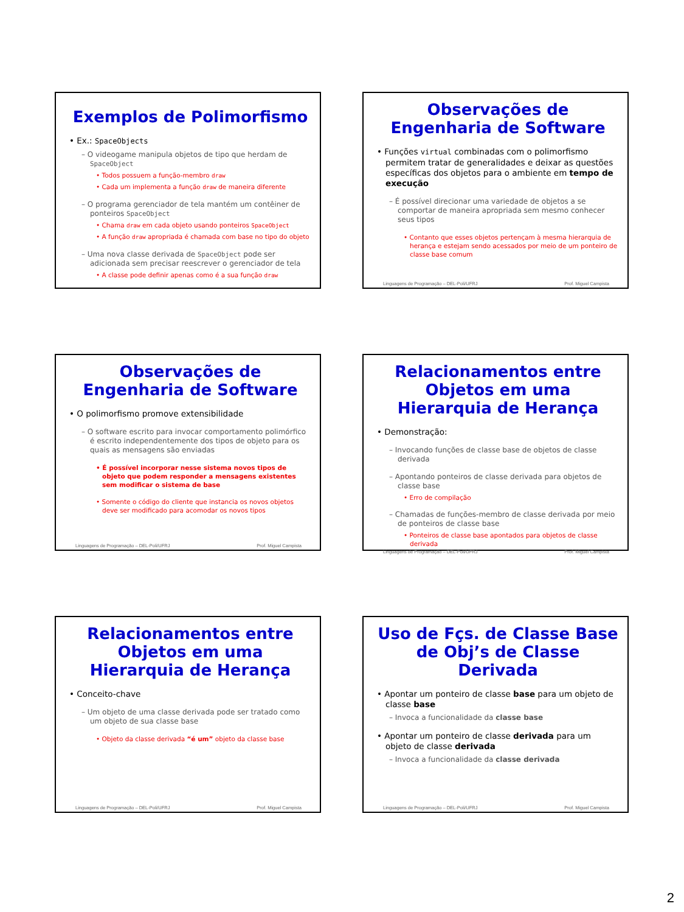Exemplos de Polimorfismo
• Ex.: SpaceObjects
– O videogame manipula objetos de tipo que herdam de SpaceObject
• Todos possuem a função-membro draw
• Cada um implementa a função draw de maneira diferente
– O programa gerenciador de tela mantém um contêiner de ponteiros SpaceObject
• Chama draw em cada objeto usando ponteiros SpaceObject
• A função draw apropriada é chamada com base no tipo do objeto
– Uma nova classe derivada de SpaceObject pode ser adicionada sem precisar reescrever o gerenciador de tela
• A classe pode definir apenas como é a sua função draw
Observações de Engenharia de Software
• Funções virtual combinadas com o polimorfismo permitem tratar de generalidades e deixar as questões específicas dos objetos para o ambiente em tempo de execução
– É possível direcionar uma variedade de objetos a se comportar de maneira apropriada sem mesmo conhecer seus tipos
• Contanto que esses objetos pertençam à mesma hierarquia de herança e estejam sendo acessados por meio de um ponteiro de classe base comum
Linguagens de Programação – DEL-Poli/UFRJ Prof. Miguel Campista
Observações de Engenharia de Software
• O polimorfismo promove extensibilidade
– O software escrito para invocar comportamento polimórfico é escrito independentemente dos tipos de objeto para os quais as mensagens são enviadas
• É possível incorporar nesse sistema novos tipos de objeto que podem responder a mensagens existentes sem modificar o sistema de base
• Somente o código do cliente que instancia os novos objetos deve ser modificado para acomodar os novos tipos
Linguagens de Programação – DEL-Poli/UFRJ Prof. Miguel Campista
Relacionamentos entre Objetos em uma Hierarquia de Herança
• Demonstração:
– Invocando funções de classe base de objetos de classe derivada
– Apontando ponteiros de classe derivada para objetos de classe base
• Erro de compilação
– Chamadas de funções-membro de classe derivada por meio de ponteiros de classe base
• Ponteiros de classe base apontados para objetos de classe derivada
Linguagens de Programação – DEL-Poli/UFRJ Prof. Miguel Campista
Relacionamentos entre Objetos em uma Hierarquia de Herança
• Conceito-chave
– Um objeto de uma classe derivada pode ser tratado como um objeto de sua classe base
• Objeto da classe derivada “é um” objeto da classe base
Linguagens de Programação – DEL-Poli/UFRJ Prof. Miguel Campista
Uso de Fçs. de Classe Base de Obj’s de Classe Derivada
• Apontar um ponteiro de classe base para um objeto de classe base
– Invoca a funcionalidade da classe base
• Apontar um ponteiro de classe derivada para um objeto de classe derivada
– Invoca a funcionalidade da classe derivada
Linguagens de Programação – DEL-Poli/UFRJ Prof. Miguel Campista
2